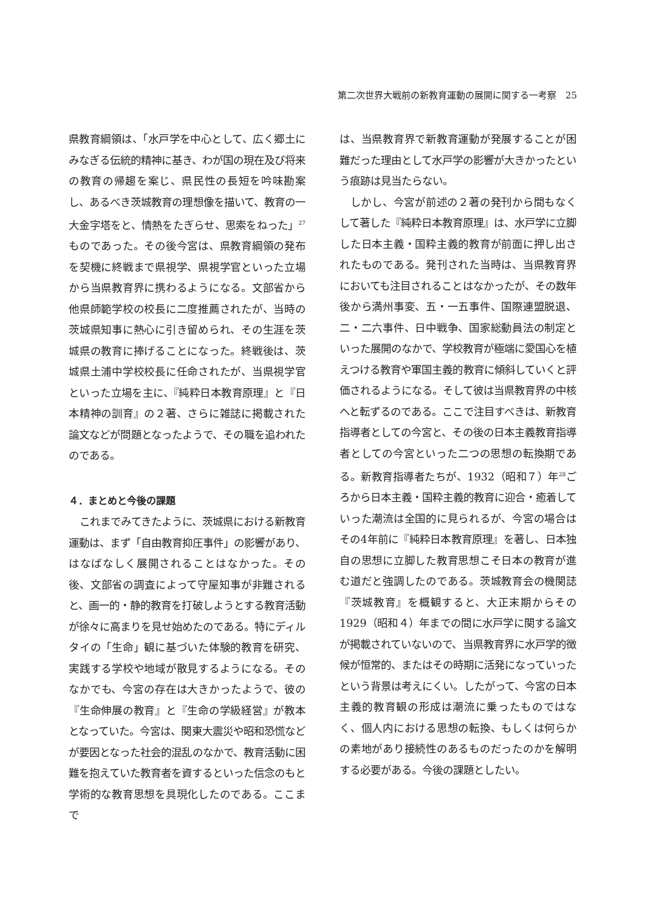第二次世界大戦前の新教育運動の展開に関する一考察　25
県教育綱領は、「水戸学を中心として、広く郷土にみなぎる伝統的精神に基き、わが国の現在及び将来の教育の帰趨を案じ、県民性の長短を吟味勘案し、あるべき茨城教育の理想像を描いて、教育の一大金字塔をと、情熱をたぎらせ、思索をねった」<sup>27</sup>ものであった。その後今宮は、県教育綱領の発布を契機に終戦まで県視学、県視学官といった立場から当県教育界に携わるようになる。文部省から他県師範学校の校長に二度推薦されたが、当時の茨城県知事に熱心に引き留められ、その生涯を茨城県の教育に捧げることになった。終戦後は、茨城県土浦中学校校長に任命されたが、当県視学官といった立場を主に、『純粋日本教育原理』と『日本精神の訓育』の２著、さらに雑誌に掲載された論文などが問題となったようで、その職を追われたのである。
４．まとめと今後の課題
これまでみてきたように、茨城県における新教育運動は、まず「自由教育抑圧事件」の影響があり、はなばなしく展開されることはなかった。その後、文部省の調査によって守屋知事が非難されると、画一的・静的教育を打破しようとする教育活動が徐々に高まりを見せ始めたのである。特にディルタイの「生命」観に基づいた体験的教育を研究、実践する学校や地域が散見するようになる。そのなかでも、今宮の存在は大きかったようで、彼の『生命伸展の教育』と『生命の学級経営』が教本となっていた。今宮は、関東大震災や昭和恐慌などが要因となった社会的混乱のなかで、教育活動に困難を抱えていた教育者を資するといった信念のもと学術的な教育思想を具現化したのである。ここまで
は、当県教育界で新教育運動が発展することが困難だった理由として水戸学の影響が大きかったという痕跡は見当たらない。
しかし、今宮が前述の２著の発刊から間もなくして著した『純粋日本教育原理』は、水戸学に立脚した日本主義・国粋主義的教育が前面に押し出されたものである。発刊された当時は、当県教育界においても注目されることはなかったが、その数年後から満州事変、五・一五事件、国際連盟脱退、二・二六事件、日中戦争、国家総動員法の制定といった展開のなかで、学校教育が極端に愛国心を植えつける教育や軍国主義的教育に傾斜していくと評価されるようになる。そして彼は当県教育界の中核へと転ずるのである。ここで注目すべきは、新教育指導者としての今宮と、その後の日本主義教育指導者としての今宮といった二つの思想の転換期である。新教育指導者たちが、1932（昭和７）年<sup>28</sup>ごろから日本主義・国粋主義的教育に迎合・癒着していった潮流は全国的に見られるが、今宮の場合はその4年前に『純粋日本教育原理』を著し、日本独自の思想に立脚した教育思想こそ日本の教育が進む道だと強調したのである。茨城教育会の機関誌『茨城教育』を概観すると、大正末期からその1929（昭和４）年までの間に水戸学に関する論文が掲載されていないので、当県教育界に水戸学的徴候が恒常的、またはその時期に活発になっていったという背景は考えにくい。したがって、今宮の日本主義的教育観の形成は潮流に乗ったものではなく、個人内における思想の転換、もしくは何らかの素地があり接続性のあるものだったのかを解明する必要がある。今後の課題としたい。